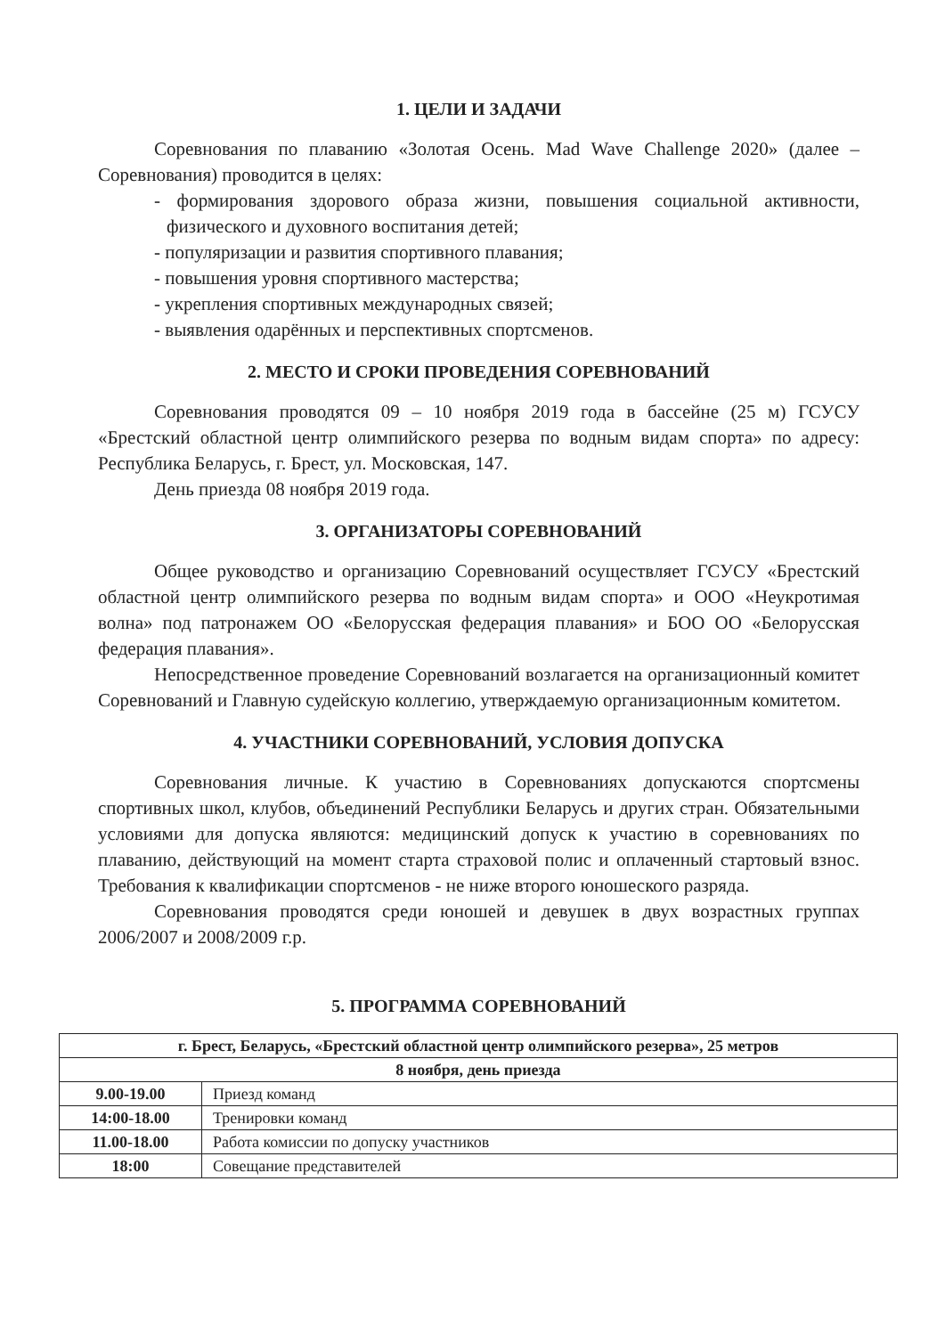1. ЦЕЛИ И ЗАДАЧИ
Соревнования по плаванию «Золотая Осень. Mad Wave Challenge 2020» (далее – Соревнования) проводится в целях:
- формирования здорового образа жизни, повышения социальной активности, физического и духовного воспитания детей;
- популяризации и развития спортивного плавания;
- повышения уровня спортивного мастерства;
- укрепления спортивных международных связей;
- выявления одарённых и перспективных спортсменов.
2. МЕСТО И СРОКИ ПРОВЕДЕНИЯ СОРЕВНОВАНИЙ
Соревнования проводятся 09 – 10 ноября 2019 года в бассейне (25 м) ГСУСУ «Брестский областной центр олимпийского резерва по водным видам спорта» по адресу: Республика Беларусь, г. Брест, ул. Московская, 147.
День приезда 08 ноября 2019 года.
3. ОРГАНИЗАТОРЫ СОРЕВНОВАНИЙ
Общее руководство и организацию Соревнований осуществляет ГСУСУ «Брестский областной центр олимпийского резерва по водным видам спорта» и ООО «Неукротимая волна» под патронажем ОО «Белорусская федерация плавания» и БОО ОО «Белорусская федерация плавания».
Непосредственное проведение Соревнований возлагается на организационный комитет Соревнований и Главную судейскую коллегию, утверждаемую организационным комитетом.
4. УЧАСТНИКИ СОРЕВНОВАНИЙ, УСЛОВИЯ ДОПУСКА
Соревнования личные. К участию в Соревнованиях допускаются спортсмены спортивных школ, клубов, объединений Республики Беларусь и других стран. Обязательными условиями для допуска являются: медицинский допуск к участию в соревнованиях по плаванию, действующий на момент старта страховой полис и оплаченный стартовый взнос. Требования к квалификации спортсменов - не ниже второго юношеского разряда.
Соревнования проводятся среди юношей и девушек в двух возрастных группах 2006/2007 и 2008/2009 г.р.
5. ПРОГРАММА СОРЕВНОВАНИЙ
| г. Брест, Беларусь, «Брестский областной центр олимпийского резерва», 25 метров | |
| 8 ноября, день приезда | |
| 9.00-19.00 | Приезд команд |
| 14:00-18.00 | Тренировки команд |
| 11.00-18.00 | Работа комиссии по допуску участников |
| 18:00 | Совещание представителей |